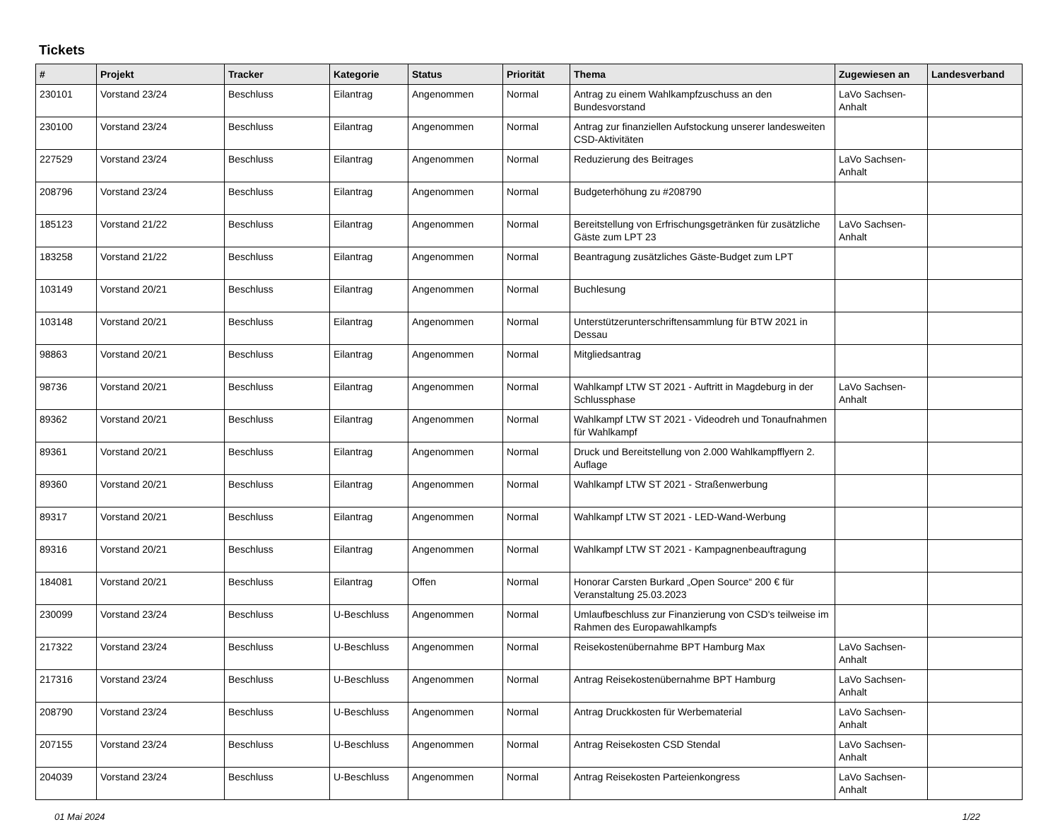Tickets
| # | Projekt | Tracker | Kategorie | Status | Priorität | Thema | Zugewiesen an | Landesverband |
| --- | --- | --- | --- | --- | --- | --- | --- | --- |
| 230101 | Vorstand 23/24 | Beschluss | Eilantrag | Angenommen | Normal | Antrag zu einem Wahlkampfzuschuss an den Bundesvorstand | LaVo Sachsen-Anhalt | |
| 230100 | Vorstand 23/24 | Beschluss | Eilantrag | Angenommen | Normal | Antrag zur finanziellen Aufstockung unserer landesweiten CSD-Aktivitäten | | |
| 227529 | Vorstand 23/24 | Beschluss | Eilantrag | Angenommen | Normal | Reduzierung des Beitrages | LaVo Sachsen-Anhalt | |
| 208796 | Vorstand 23/24 | Beschluss | Eilantrag | Angenommen | Normal | Budgeterhöhung zu #208790 | | |
| 185123 | Vorstand 21/22 | Beschluss | Eilantrag | Angenommen | Normal | Bereitstellung von Erfrischungsgetränken für zusätzliche Gäste zum LPT 23 | LaVo Sachsen-Anhalt | |
| 183258 | Vorstand 21/22 | Beschluss | Eilantrag | Angenommen | Normal | Beantragung zusätzliches Gäste-Budget zum LPT | | |
| 103149 | Vorstand 20/21 | Beschluss | Eilantrag | Angenommen | Normal | Buchlesung | | |
| 103148 | Vorstand 20/21 | Beschluss | Eilantrag | Angenommen | Normal | Unterstützerunterschriftensammlung für BTW 2021 in Dessau | | |
| 98863 | Vorstand 20/21 | Beschluss | Eilantrag | Angenommen | Normal | Mitgliedsantrag | | |
| 98736 | Vorstand 20/21 | Beschluss | Eilantrag | Angenommen | Normal | Wahlkampf LTW ST 2021 - Auftritt in Magdeburg in der Schlussphase | LaVo Sachsen-Anhalt | |
| 89362 | Vorstand 20/21 | Beschluss | Eilantrag | Angenommen | Normal | Wahlkampf LTW ST 2021 - Videodreh und Tonaufnahmen für Wahlkampf | | |
| 89361 | Vorstand 20/21 | Beschluss | Eilantrag | Angenommen | Normal | Druck und Bereitstellung von 2.000 Wahlkampfflyern 2. Auflage | | |
| 89360 | Vorstand 20/21 | Beschluss | Eilantrag | Angenommen | Normal | Wahlkampf LTW ST 2021 - Straßenwerbung | | |
| 89317 | Vorstand 20/21 | Beschluss | Eilantrag | Angenommen | Normal | Wahlkampf LTW ST 2021 - LED-Wand-Werbung | | |
| 89316 | Vorstand 20/21 | Beschluss | Eilantrag | Angenommen | Normal | Wahlkampf LTW ST 2021 - Kampagnenbeauftragung | | |
| 184081 | Vorstand 20/21 | Beschluss | Eilantrag | Offen | Normal | Honorar Carsten Burkard „Open Source“ 200 € für Veranstaltung 25.03.2023 | | |
| 230099 | Vorstand 23/24 | Beschluss | U-Beschluss | Angenommen | Normal | Umlaufbeschluss zur Finanzierung von CSD's teilweise im Rahmen des Europawahlkampfs | | |
| 217322 | Vorstand 23/24 | Beschluss | U-Beschluss | Angenommen | Normal | Reisekostenübernahme BPT Hamburg Max | LaVo Sachsen-Anhalt | |
| 217316 | Vorstand 23/24 | Beschluss | U-Beschluss | Angenommen | Normal | Antrag Reisekostenübernahme BPT Hamburg | LaVo Sachsen-Anhalt | |
| 208790 | Vorstand 23/24 | Beschluss | U-Beschluss | Angenommen | Normal | Antrag Druckkosten für Werbematerial | LaVo Sachsen-Anhalt | |
| 207155 | Vorstand 23/24 | Beschluss | U-Beschluss | Angenommen | Normal | Antrag Reisekosten CSD Stendal | LaVo Sachsen-Anhalt | |
| 204039 | Vorstand 23/24 | Beschluss | U-Beschluss | Angenommen | Normal | Antrag Reisekosten Parteienkongress | LaVo Sachsen-Anhalt | |
01 Mai 2024 1/22